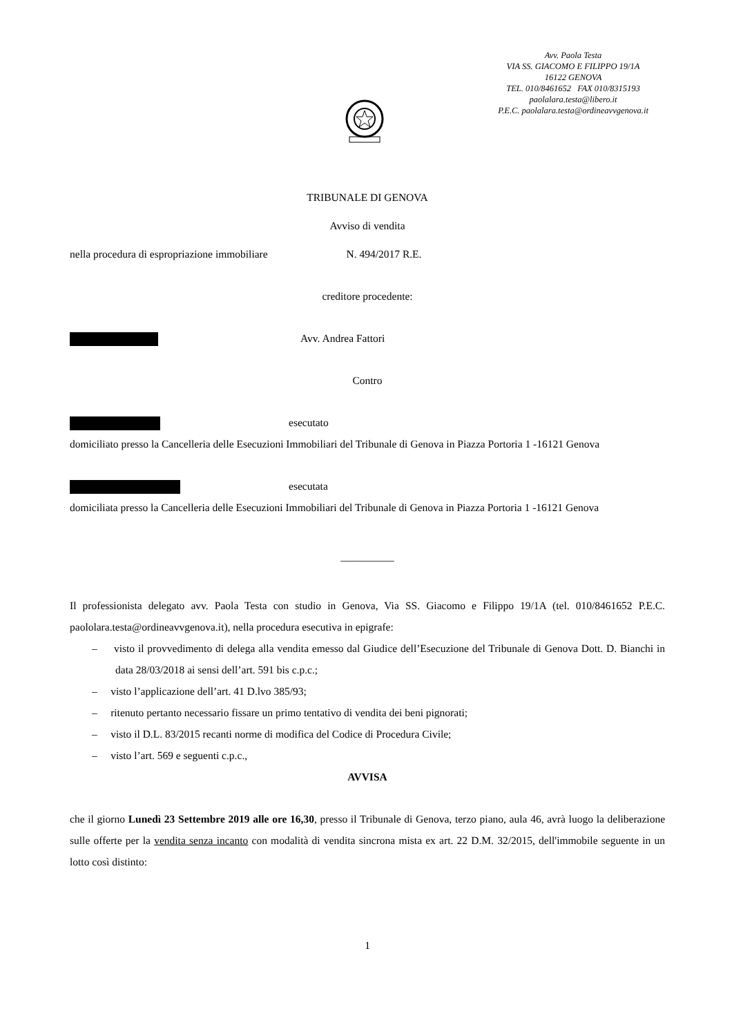Avv. Paola Testa
VIA SS. GIACOMO E FILIPPO 19/1A
16122 GENOVA
TEL. 010/8461652 FAX 010/8315193
paolalara.testa@libero.it
P.E.C. paolalara.testa@ordineavvgenova.it
TRIBUNALE DI GENOVA
Avviso di vendita
nella procedura di espropriazione immobiliare N. 494/2017 R.E.
creditore procedente:
Avv. Andrea Fattori
Contro
esecutato
domiciliato presso la Cancelleria delle Esecuzioni Immobiliari del Tribunale di Genova in Piazza Portoria 1 -16121 Genova
esecutata
domiciliata presso la Cancelleria delle Esecuzioni Immobiliari del Tribunale di Genova in Piazza Portoria 1 -16121 Genova
__________
Il professionista delegato avv. Paola Testa con studio in Genova, Via SS. Giacomo e Filippo 19/1A (tel. 010/8461652 P.E.C. paololara.testa@ordineavvgenova.it), nella procedura esecutiva in epigrafe:
– visto il provvedimento di delega alla vendita emesso dal Giudice dell’Esecuzione del Tribunale di Genova Dott. D. Bianchi in data 28/03/2018 ai sensi dell’art. 591 bis c.p.c.;
– visto l’applicazione dell’art. 41 D.lvo 385/93;
– ritenuto pertanto necessario fissare un primo tentativo di vendita dei beni pignorati;
– visto il D.L. 83/2015 recanti norme di modifica del Codice di Procedura Civile;
– visto l’art. 569 e seguenti c.p.c.,
AVVISA
che il giorno Lunedì 23 Settembre 2019 alle ore 16,30, presso il Tribunale di Genova, terzo piano, aula 46, avrà luogo la deliberazione sulle offerte per la vendita senza incanto con modalità di vendita sincrona mista ex art. 22 D.M. 32/2015, dell'immobile seguente in un lotto così distinto:
1